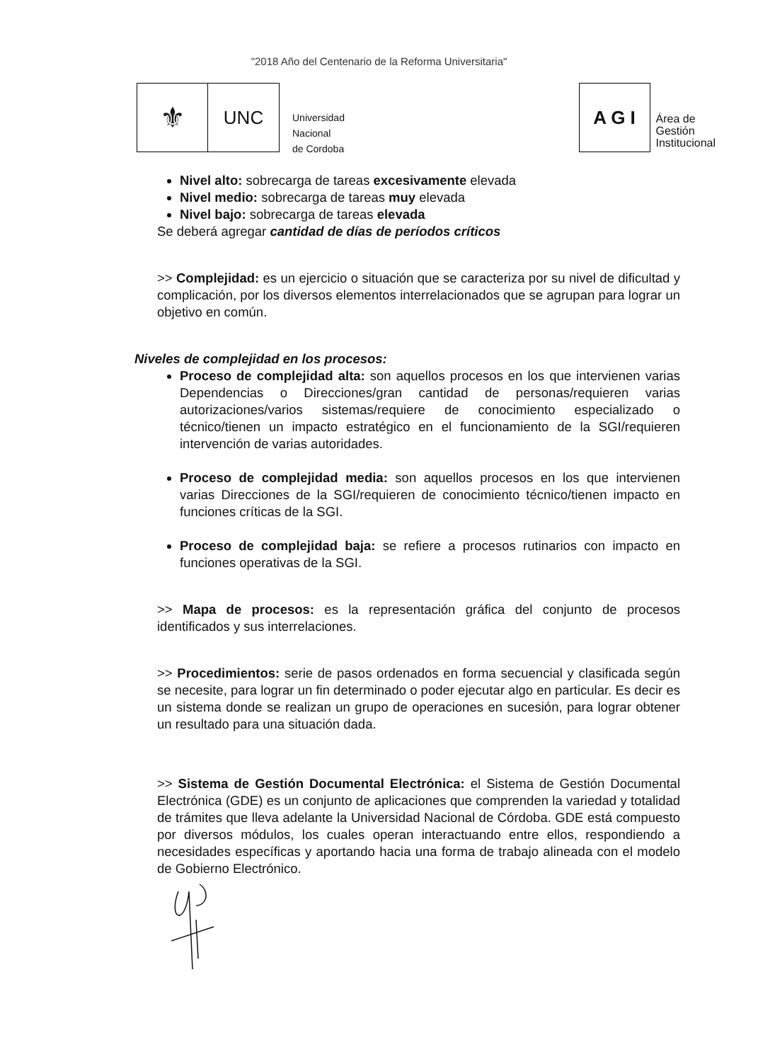"2018 Año del Centenario de la Reforma Universitaria"
⚜
UNC
Universidad
Nacional
de Cordoba
A G I
Área de
Gestión
Institucional
Nivel alto: sobrecarga de tareas excesivamente elevada
Nivel medio: sobrecarga de tareas muy elevada
Nivel bajo: sobrecarga de tareas elevada
Se deberá agregar cantidad de días de períodos críticos
>> Complejidad: es un ejercicio o situación que se caracteriza por su nivel de dificultad y complicación, por los diversos elementos interrelacionados que se agrupan para lograr un objetivo en común.
Niveles de complejidad en los procesos:
Proceso de complejidad alta: son aquellos procesos en los que intervienen varias Dependencias o Direcciones/gran cantidad de personas/requieren varias autorizaciones/varios sistemas/requiere de conocimiento especializado o técnico/tienen un impacto estratégico en el funcionamiento de la SGI/requieren intervención de varias autoridades.
Proceso de complejidad media: son aquellos procesos en los que intervienen varias Direcciones de la SGI/requieren de conocimiento técnico/tienen impacto en funciones críticas de la SGI.
Proceso de complejidad baja: se refiere a procesos rutinarios con impacto en funciones operativas de la SGI.
>> Mapa de procesos: es la representación gráfica del conjunto de procesos identificados y sus interrelaciones.
>> Procedimientos: serie de pasos ordenados en forma secuencial y clasificada según se necesite, para lograr un fin determinado o poder ejecutar algo en particular. Es decir es un sistema donde se realizan un grupo de operaciones en sucesión, para lograr obtener un resultado para una situación dada.
>> Sistema de Gestión Documental Electrónica: el Sistema de Gestión Documental Electrónica (GDE) es un conjunto de aplicaciones que comprenden la variedad y totalidad de trámites que lleva adelante la Universidad Nacional de Córdoba. GDE está compuesto por diversos módulos, los cuales operan interactuando entre ellos, respondiendo a necesidades específicas y aportando hacia una forma de trabajo alineada con el modelo de Gobierno Electrónico.